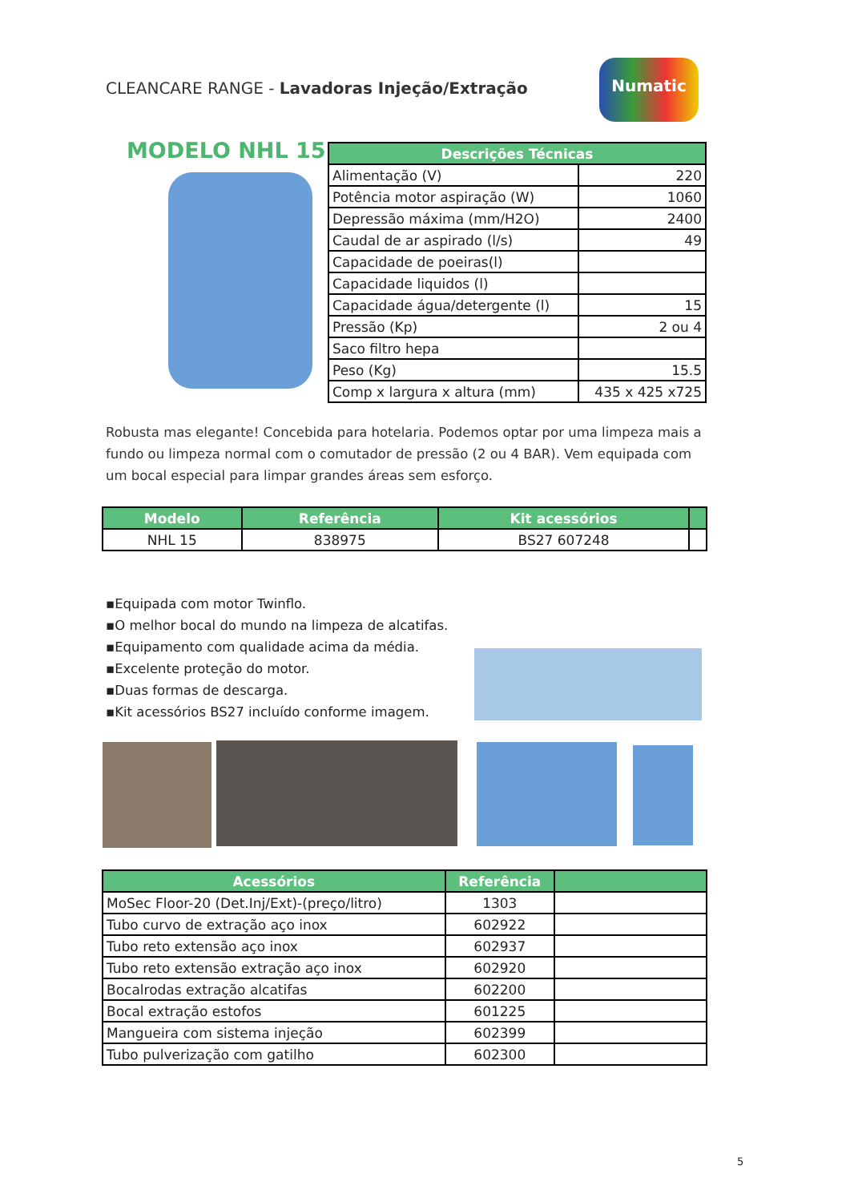CLEANCARE RANGE - Lavadoras Injeção/Extração
Numatic
MODELO NHL 15
| Descrições Técnicas | |
| --- | --- |
| Alimentação (V) | 220 |
| Potência motor aspiração (W) | 1060 |
| Depressão máxima (mm/H2O) | 2400 |
| Caudal de ar aspirado (l/s) | 49 |
| Capacidade de poeiras(l) | |
| Capacidade liquidos (l) | |
| Capacidade água/detergente (l) | 15 |
| Pressão (Kp) | 2 ou 4 |
| Saco filtro hepa | |
| Peso (Kg) | 15.5 |
| Comp x largura x altura (mm) | 435 x 425 x725 |
Robusta mas elegante! Concebida para hotelaria. Podemos optar por uma limpeza mais a fundo ou limpeza normal com o comutador de pressão (2 ou 4 BAR). Vem equipada com um bocal especial para limpar grandes áreas sem esforço.
| Modelo | Referência | Kit acessórios | |
| --- | --- | --- | --- |
| NHL 15 | 838975 | BS27 607248 | |
▪Equipada com motor Twinflo.
▪O melhor bocal do mundo na limpeza de alcatifas.
▪Equipamento com qualidade acima da média.
▪Excelente proteção do motor.
▪Duas formas de descarga.
▪Kit acessórios BS27 incluído conforme imagem.
| Acessórios | Referência | |
| --- | --- | --- |
| MoSec Floor-20 (Det.Inj/Ext)-(preço/litro) | 1303 | |
| Tubo curvo de extração aço inox | 602922 | |
| Tubo reto extensão aço inox | 602937 | |
| Tubo reto extensão extração aço inox | 602920 | |
| Bocalrodas extração alcatifas | 602200 | |
| Bocal extração estofos | 601225 | |
| Mangueira com sistema injeção | 602399 | |
| Tubo pulverização com gatilho | 602300 | |
5